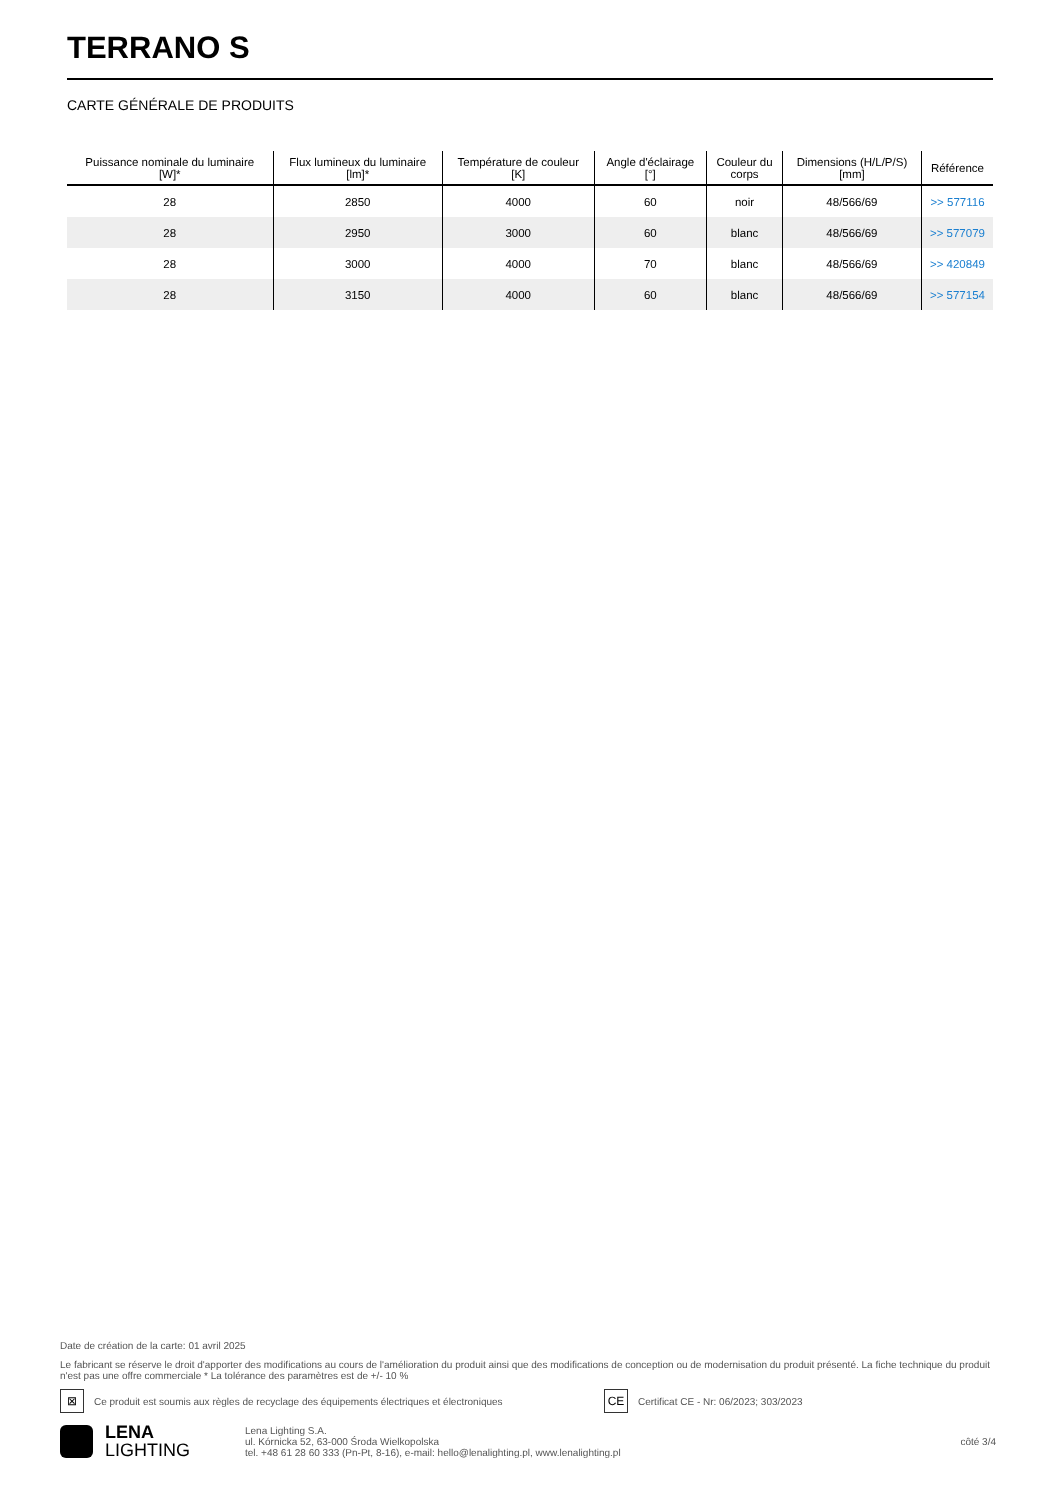TERRANO S
CARTE GÉNÉRALE DE PRODUITS
| Puissance nominale du luminaire [W]* | Flux lumineux du luminaire [lm]* | Température de couleur [K] | Angle d'éclairage [°] | Couleur du corps | Dimensions (H/L/P/S) [mm] | Référence |
| --- | --- | --- | --- | --- | --- | --- |
| 28 | 2850 | 4000 | 60 | noir | 48/566/69 | >> 577116 |
| 28 | 2950 | 3000 | 60 | blanc | 48/566/69 | >> 577079 |
| 28 | 3000 | 4000 | 70 | blanc | 48/566/69 | >> 420849 |
| 28 | 3150 | 4000 | 60 | blanc | 48/566/69 | >> 577154 |
Date de création de la carte: 01 avril 2025
Le fabricant se réserve le droit d'apporter des modifications au cours de l'amélioration du produit ainsi que des modifications de conception ou de modernisation du produit présenté. La fiche technique du produit n'est pas une offre commerciale * La tolérance des paramètres est de +/- 10 %
⊠ Ce produit est soumis aux règles de recyclage des équipements électriques et électroniques CE Certificat CE - Nr: 06/2023; 303/2023
LENA
LIGHTING
Lena Lighting S.A.
ul. Kórnicka 52, 63-000 Środa Wielkopolska
tel. +48 61 28 60 333 (Pn-Pt, 8-16), e-mail: hello@lenalighting.pl, www.lenalighting.pl
côté 3/4